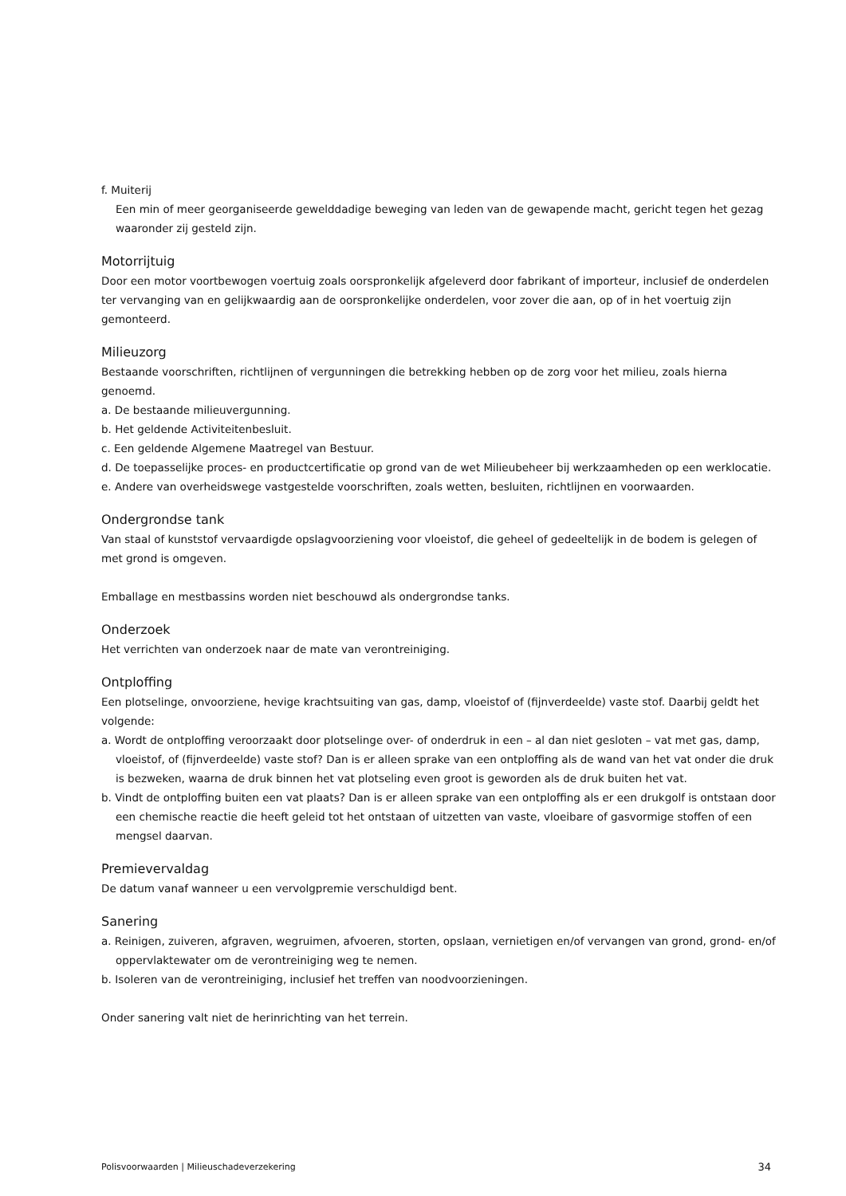f. Muiterij
Een min of meer georganiseerde gewelddadige beweging van leden van de gewapende macht, gericht tegen het gezag waaronder zij gesteld zijn.
Motorrijtuig
Door een motor voortbewogen voertuig zoals oorspronkelijk afgeleverd door fabrikant of importeur, inclusief de onderdelen ter vervanging van en gelijkwaardig aan de oorspronkelijke onderdelen, voor zover die aan, op of in het voertuig zijn gemonteerd.
Milieuzorg
Bestaande voorschriften, richtlijnen of vergunningen die betrekking hebben op de zorg voor het milieu, zoals hierna genoemd.
a. De bestaande milieuvergunning.
b. Het geldende Activiteitenbesluit.
c. Een geldende Algemene Maatregel van Bestuur.
d. De toepasselijke proces- en productcertificatie op grond van de wet Milieubeheer bij werkzaamheden op een werklocatie.
e. Andere van overheidswege vastgestelde voorschriften, zoals wetten, besluiten, richtlijnen en voorwaarden.
Ondergrondse tank
Van staal of kunststof vervaardigde opslagvoorziening voor vloeistof, die geheel of gedeeltelijk in de bodem is gelegen of met grond is omgeven.
Emballage en mestbassins worden niet beschouwd als ondergrondse tanks.
Onderzoek
Het verrichten van onderzoek naar de mate van verontreiniging.
Ontploffing
Een plotselinge, onvoorziene, hevige krachtsuiting van gas, damp, vloeistof of (fijnverdeelde) vaste stof. Daarbij geldt het volgende:
a. Wordt de ontploffing veroorzaakt door plotselinge over- of onderdruk in een – al dan niet gesloten – vat met gas, damp, vloeistof, of (fijnverdeelde) vaste stof? Dan is er alleen sprake van een ontploffing als de wand van het vat onder die druk is bezweken, waarna de druk binnen het vat plotseling even groot is geworden als de druk buiten het vat.
b. Vindt de ontploffing buiten een vat plaats? Dan is er alleen sprake van een ontploffing als er een drukgolf is ontstaan door een chemische reactie die heeft geleid tot het ontstaan of uitzetten van vaste, vloeibare of gasvormige stoffen of een mengsel daarvan.
Premievervaldag
De datum vanaf wanneer u een vervolgpremie verschuldigd bent.
Sanering
a. Reinigen, zuiveren, afgraven, wegruimen, afvoeren, storten, opslaan, vernietigen en/of vervangen van grond, grond- en/of oppervlaktewater om de verontreiniging weg te nemen.
b. Isoleren van de verontreiniging, inclusief het treffen van noodvoorzieningen.
Onder sanering valt niet de herinrichting van het terrein.
Polisvoorwaarden | Milieuschadeverzekering 34